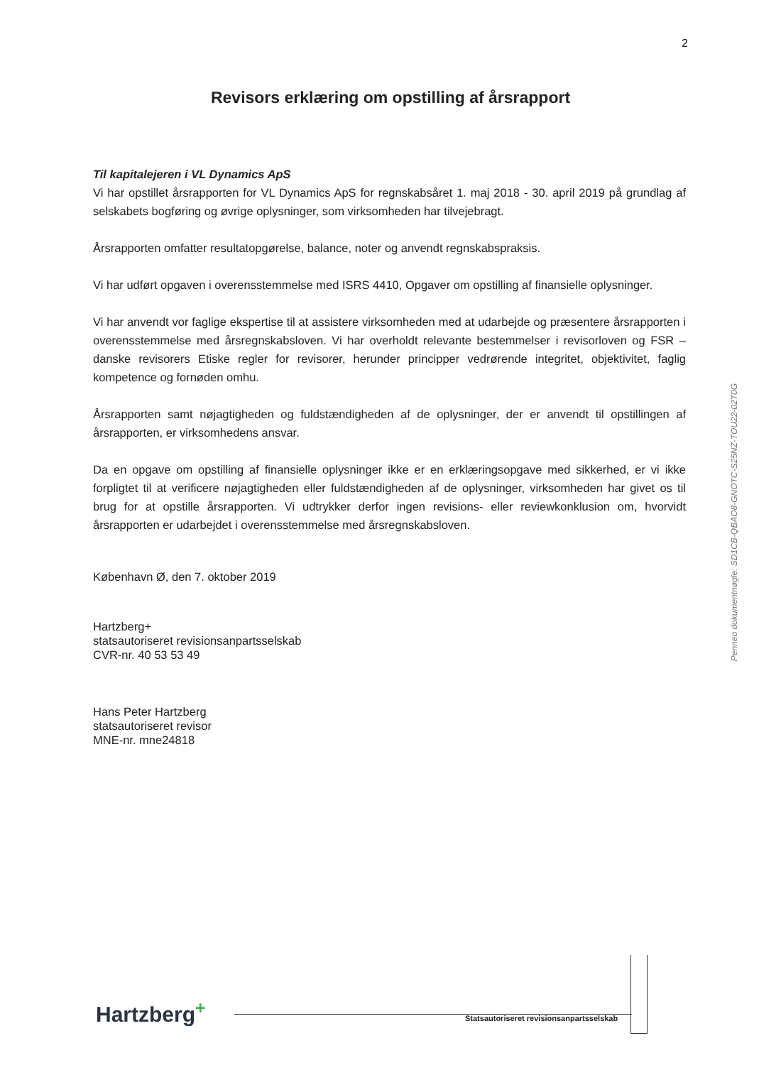2
Revisors erklæring om opstilling af årsrapport
Til kapitalejeren i VL Dynamics ApS
Vi har opstillet årsrapporten for VL Dynamics ApS for regnskabsåret 1. maj 2018 - 30. april 2019 på grundlag af selskabets bogføring og øvrige oplysninger, som virksomheden har tilvejebragt.
Årsrapporten omfatter resultatopgørelse, balance, noter og anvendt regnskabspraksis.
Vi har udført opgaven i overensstemmelse med ISRS 4410, Opgaver om opstilling af finansielle oplysninger.
Vi har anvendt vor faglige ekspertise til at assistere virksomheden med at udarbejde og præsentere årsrapporten i overensstemmelse med årsregnskabsloven. Vi har overholdt relevante bestemmelser i revisorloven og FSR – danske revisorers Etiske regler for revisorer, herunder principper vedrørende integritet, objektivitet, faglig kompetence og fornøden omhu.
Årsrapporten samt nøjagtigheden og fuldstændigheden af de oplysninger, der er anvendt til opstillingen af årsrapporten, er virksomhedens ansvar.
Da en opgave om opstilling af finansielle oplysninger ikke er en erklæringsopgave med sikkerhed, er vi ikke forpligtet til at verificere nøjagtigheden eller fuldstændigheden af de oplysninger, virksomheden har givet os til brug for at opstille årsrapporten. Vi udtrykker derfor ingen revisions- eller reviewkonklusion om, hvorvidt årsrapporten er udarbejdet i overensstemmelse med årsregnskabsloven.
København Ø, den 7. oktober 2019
Hartzberg+
statsautoriseret revisionsanpartsselskab
CVR-nr. 40 53 53 49
Hans Peter Hartzberg
statsautoriseret revisor
MNE-nr. mne24818
Penneo dokumentnøgle: SD1CB-QBAO8-GNOTC-S25NZ-TOU22-02T0G
Hartzberg<sup>+</sup>
Statsautoriseret revisionsanpartsselskab